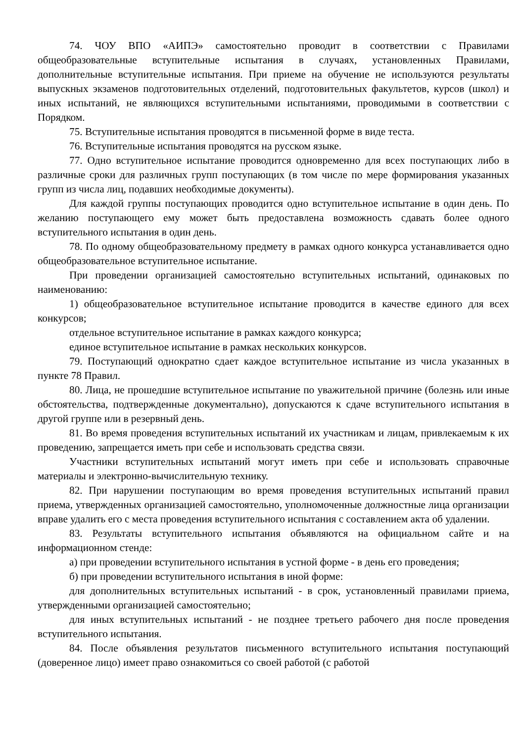74. ЧОУ ВПО «АИПЭ» самостоятельно проводит в соответствии с Правилами общеобразовательные вступительные испытания в случаях, установленных Правилами, дополнительные вступительные испытания. При приеме на обучение не используются результаты выпускных экзаменов подготовительных отделений, подготовительных факультетов, курсов (школ) и иных испытаний, не являющихся вступительными испытаниями, проводимыми в соответствии с Порядком.
75. Вступительные испытания проводятся в письменной форме в виде теста.
76. Вступительные испытания проводятся на русском языке.
77. Одно вступительное испытание проводится одновременно для всех поступающих либо в различные сроки для различных групп поступающих (в том числе по мере формирования указанных групп из числа лиц, подавших необходимые документы).
Для каждой группы поступающих проводится одно вступительное испытание в один день. По желанию поступающего ему может быть предоставлена возможность сдавать более одного вступительного испытания в один день.
78. По одному общеобразовательному предмету в рамках одного конкурса устанавливается одно общеобразовательное вступительное испытание.
При проведении организацией самостоятельно вступительных испытаний, одинаковых по наименованию:
1) общеобразовательное вступительное испытание проводится в качестве единого для всех конкурсов;
отдельное вступительное испытание в рамках каждого конкурса;
единое вступительное испытание в рамках нескольких конкурсов.
79. Поступающий однократно сдает каждое вступительное испытание из числа указанных в пункте 78 Правил.
80. Лица, не прошедшие вступительное испытание по уважительной причине (болезнь или иные обстоятельства, подтвержденные документально), допускаются к сдаче вступительного испытания в другой группе или в резервный день.
81. Во время проведения вступительных испытаний их участникам и лицам, привлекаемым к их проведению, запрещается иметь при себе и использовать средства связи.
Участники вступительных испытаний могут иметь при себе и использовать справочные материалы и электронно-вычислительную технику.
82. При нарушении поступающим во время проведения вступительных испытаний правил приема, утвержденных организацией самостоятельно, уполномоченные должностные лица организации вправе удалить его с места проведения вступительного испытания с составлением акта об удалении.
83. Результаты вступительного испытания объявляются на официальном сайте и на информационном стенде:
а) при проведении вступительного испытания в устной форме - в день его проведения;
б) при проведении вступительного испытания в иной форме:
для дополнительных вступительных испытаний - в срок, установленный правилами приема, утвержденными организацией самостоятельно;
для иных вступительных испытаний - не позднее третьего рабочего дня после проведения вступительного испытания.
84. После объявления результатов письменного вступительного испытания поступающий (доверенное лицо) имеет право ознакомиться со своей работой (с работой